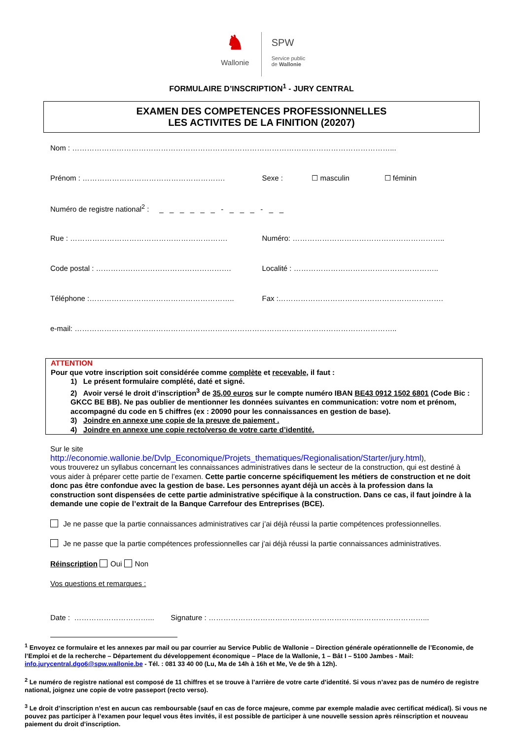♞
Wallonie
SPW
Service public
de Wallonie
FORMULAIRE D’INSCRIPTION<sup>1</sup> - JURY CENTRAL
EXAMEN DES COMPETENCES PROFESSIONNELLES
LES ACTIVITES DE LA FINITION (20207)
Nom : …………………………………………………………………………………………………………………...
Prénom : ………………………………………………….
Sexe : ☐ masculin ☐ féminin
Numéro de registre national<sup>2</sup> : _ _ _ _ _ _ - _ _ _ - _ _
Rue : ………………………………………………………. Numéro: ……………………………………………………..
Code postal : ……………………………………………….
Localité : …………………………………………………..
Téléphone :…………………………………………………..
Fax :………………………………………………………….
e-mail: …………………………………………………………………………………………………………………..
ATTENTION
Pour que votre inscription soit considérée comme complète et recevable, il faut :
1) Le présent formulaire complété, daté et signé.
2) Avoir versé le droit d’inscription<sup>3</sup> de 35,00 euros sur le compte numéro IBAN BE43 0912 1502 6801 (Code Bic : GKCC BE BB). Ne pas oublier de mentionner les données suivantes en communication: votre nom et prénom, accompagné du code en 5 chiffres (ex : 20090 pour les connaissances en gestion de base).
3) Joindre en annexe une copie de la preuve de paiement .
4) Joindre en annexe une copie recto/verso de votre carte d’identité.
Sur le site
http://economie.wallonie.be/Dvlp_Economique/Projets_thematiques/Regionalisation/Starter/jury.html),
vous trouverez un syllabus concernant les connaissances administratives dans le secteur de la construction, qui est destiné à vous aider à préparer cette partie de l’examen. Cette partie concerne spécifiquement les métiers de construction et ne doit donc pas être confondue avec la gestion de base. Les personnes ayant déjà un accès à la profession dans la construction sont dispensées de cette partie administrative spécifique à la construction. Dans ce cas, il faut joindre à la demande une copie de l’extrait de la Banque Carrefour des Entreprises (BCE).
Je ne passe que la partie connaissances administratives car j’ai déjà réussi la partie compétences professionnelles.
Je ne passe que la partie compétences professionnelles car j’ai déjà réussi la partie connaissances administratives.
Réinscription Oui Non
Vos questions et remarques :
Date : …………………………... Signature : ……………………………………………………………………………...
<sup>1</sup> Envoyez ce formulaire et les annexes par mail ou par courrier au Service Public de Wallonie – Direction générale opérationnelle de l’Economie, de l’Emploi et de la recherche – Département du développement économique – Place de la Wallonie, 1 – Bât I – 5100 Jambes - Mail: info.jurycentral.dgo6@spw.wallonie.be - Tél. : 081 33 40 00 (Lu, Ma de 14h à 16h et Me, Ve de 9h à 12h).
<sup>2</sup> Le numéro de registre national est composé de 11 chiffres et se trouve à l’arrière de votre carte d’identité. Si vous n’avez pas de numéro de registre national, joignez une copie de votre passeport (recto verso).
<sup>3</sup> Le droit d’inscription n’est en aucun cas remboursable (sauf en cas de force majeure, comme par exemple maladie avec certificat médical). Si vous ne pouvez pas participer à l’examen pour lequel vous êtes invités, il est possible de participer à une nouvelle session après réinscription et nouveau paiement du droit d’inscription.